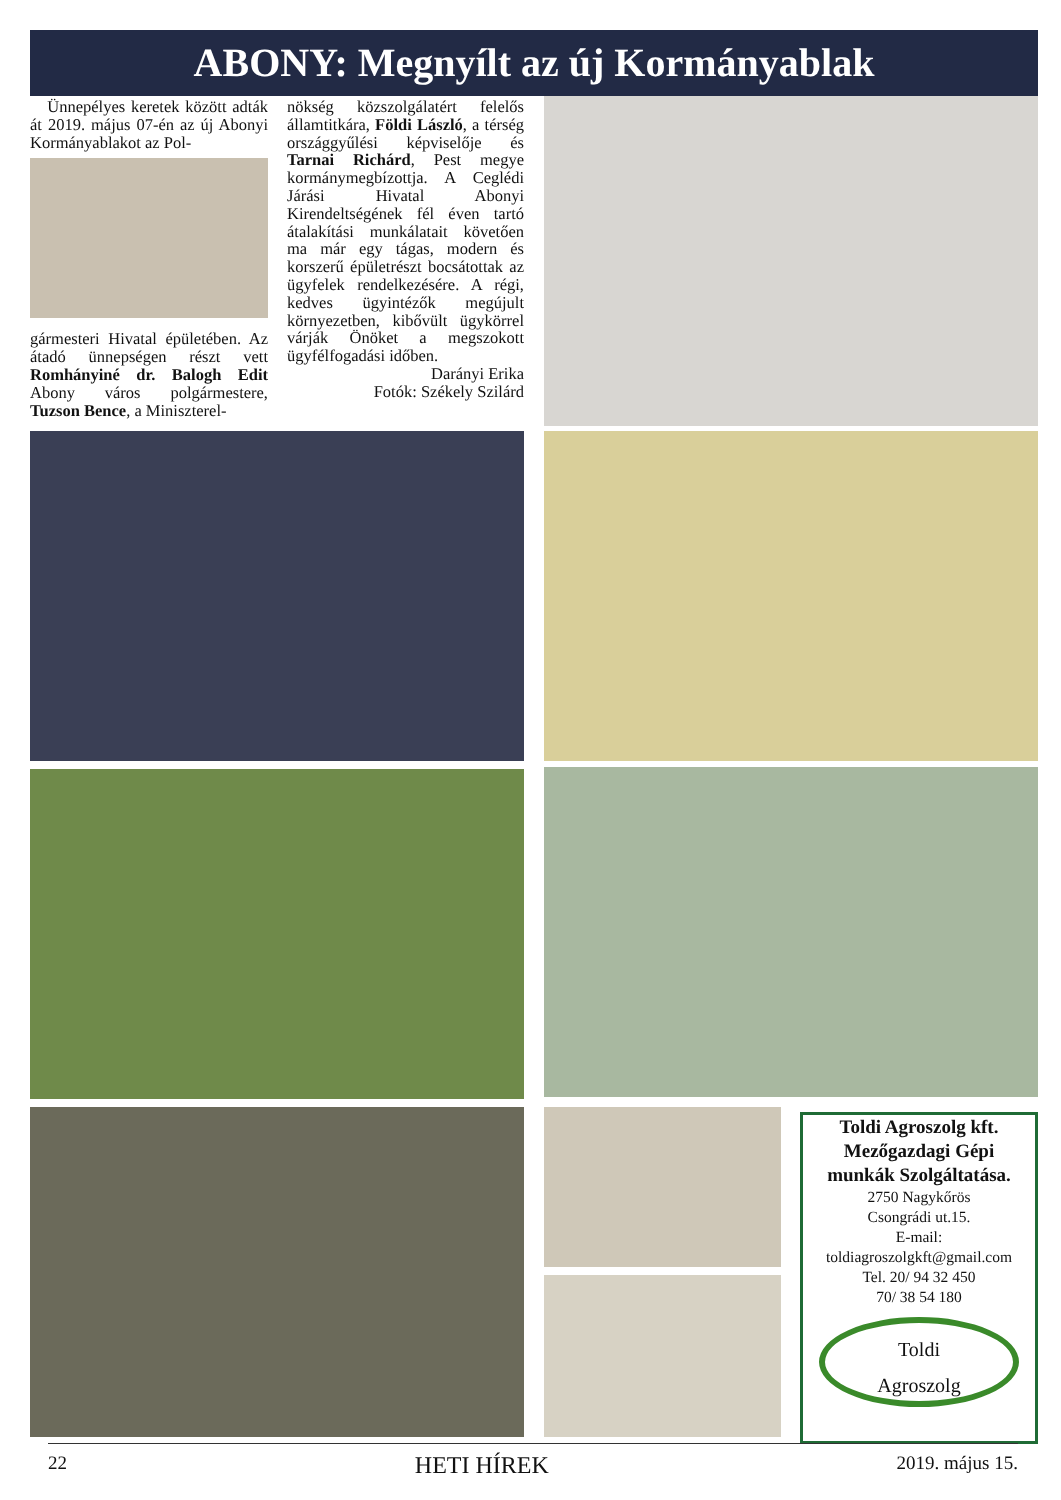ABONY: Megnyílt az új Kormányablak
Ünnepélyes keretek között adták át 2019. május 07-én az új Abonyi Kormányablakot az Pol-
gármesteri Hivatal épületében. Az átadó ünnepségen részt vett Romhányiné dr. Balogh Edit Abony város polgármestere, Tuzson Bence, a Miniszterel-
nökség közszolgálatért felelős államtitkára, Földi László, a térség országgyűlési képviselője és Tarnai Richárd, Pest megye kormánymegbízottja. A Ceglédi Járási Hivatal Abonyi Kirendeltségének fél éven tartó átalakítási munkálatait követően ma már egy tágas, modern és korszerű épületrészt bocsátottak az ügyfelek rendelkezésére. A régi, kedves ügyintézők megújult környezetben, kibővült ügykörrel várják Önöket a megszokott ügyfélfogadási időben.
Darányi Erika
Fotók: Székely Szilárd
Toldi Agroszolg kft.
Mezőgazdagi Gépi
munkák Szolgáltatása.
2750 Nagykőrös
Csongrádi ut.15.
E-mail:
toldiagroszolgkft@gmail.com
Tel. 20/ 94 32 450
70/ 38 54 180
Toldi
Agroszolg
22 HETI HÍREK 2019. május 15.